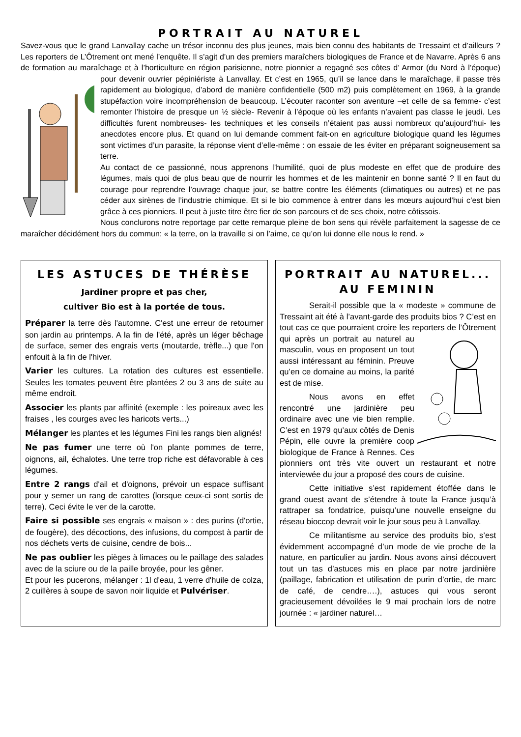PORTRAIT AU NATUREL
Savez-vous que le grand Lanvallay cache un trésor inconnu des plus jeunes, mais bien connu des habitants de Tressaint et d’ailleurs ? Les reporters de L’Ôtrement ont mené l’enquête. Il s’agit d’un des premiers maraîchers biologiques de France et de Navarre. Après 6 ans de formation au maraîchage et à l’horticulture en région parisienne, notre pionnier a regagné ses côtes d’ Armor (du Nord à l’époque) pour devenir ouvrier pépiniériste à Lanvallay. Et c’est en 1965, qu’il se lance dans le maraîchage, il passe très rapidement au biologique, d’abord de manière confidentielle (500 m2) puis complètement en 1969, à la grande stupéfaction voire incompréhension de beaucoup. L’écouter raconter son aventure –et celle de sa femme- c’est remonter l’histoire de presque un ½ siècle- Revenir à l’époque où les enfants n’avaient pas classe le jeudi. Les difficultés furent nombreuses- les techniques et les conseils n’étaient pas aussi nombreux qu’aujourd’hui- les anecdotes encore plus. Et quand on lui demande comment fait-on en agriculture biologique quand les légumes sont victimes d’un parasite, la réponse vient d’elle-même : on essaie de les éviter en préparant soigneusement sa terre.
Au contact de ce passionné, nous apprenons l’humilité, quoi de plus modeste en effet que de produire des légumes, mais quoi de plus beau que de nourrir les hommes et de les maintenir en bonne santé ? Il en faut du courage pour reprendre l’ouvrage chaque jour, se battre contre les éléments (climatiques ou autres) et ne pas céder aux sirènes de l’industrie chimique. Et si le bio commence à entrer dans les mœurs aujourd’hui c’est bien grâce à ces pionniers. Il peut à juste titre être fier de son parcours et de ses choix, notre côtissois.
Nous conclurons notre reportage par cette remarque pleine de bon sens qui révèle parfaitement la sagesse de ce maraîcher décidément hors du commun: « la terre, on la travaille si on l’aime, ce qu’on lui donne elle nous le rend. »
LES ASTUCES DE THÉRÈSE
Jardiner propre et pas cher,
cultiver Bio est à la portée de tous.
Préparer la terre dès l'automne. C'est une erreur de retourner son jardin au printemps. A la fin de l'été, après un léger bêchage de surface, semer des engrais verts (moutarde, trèfle...) que l'on enfouit à la fin de l'hiver.
Varier les cultures. La rotation des cultures est essentielle. Seules les tomates peuvent être plantées 2 ou 3 ans de suite au même endroit.
Associer les plants par affinité (exemple : les poireaux avec les fraises , les courges avec les haricots verts...)
Mélanger les plantes et les légumes Fini les rangs bien alignés!
Ne pas fumer une terre où l'on plante pommes de terre, oignons, ail, échalotes. Une terre trop riche est défavorable à ces légumes.
Entre 2 rangs d'ail et d'oignons, prévoir un espace suffisant pour y semer un rang de carottes (lorsque ceux-ci sont sortis de terre). Ceci évite le ver de la carotte.
Faire si possible ses engrais « maison » : des purins (d'ortie, de fougère), des décoctions, des infusions, du compost à partir de nos déchets verts de cuisine, cendre de bois...
Ne pas oublier les pièges à limaces ou le paillage des salades avec de la sciure ou de la paille broyée, pour les gêner.
Et pour les pucerons, mélanger : 1l d'eau, 1 verre d'huile de colza, 2 cuillères à soupe de savon noir liquide et Pulvériser.
PORTRAIT AU NATUREL... AU FEMININ
Serait-il possible que la « modeste » commune de Tressaint ait été à l’avant-garde des produits bios ? C’est en tout cas ce que pourraient croire les reporters de l’Ôtrement qui après un portrait au naturel au masculin, vous en proposent un tout aussi intéressant au féminin. Preuve qu’en ce domaine au moins, la parité est de mise.
Nous avons en effet rencontré une jardinière peu ordinaire avec une vie bien remplie. C’est en 1979 qu’aux côtés de Denis Pépin, elle ouvre la première coop biologique de France à Rennes. Ces pionniers ont très vite ouvert un restaurant et notre interviewée du jour a proposé des cours de cuisine.
Cette initiative s’est rapidement étoffée dans le grand ouest avant de s’étendre à toute la France jusqu’à rattraper sa fondatrice, puisqu’une nouvelle enseigne du réseau bioccop devrait voir le jour sous peu à Lanvallay.
Ce militantisme au service des produits bio, s’est évidemment accompagné d’un mode de vie proche de la nature, en particulier au jardin. Nous avons ainsi découvert tout un tas d’astuces mis en place par notre jardinière (paillage, fabrication et utilisation de purin d’ortie, de marc de café, de cendre….), astuces qui vous seront gracieusement dévoilées le 9 mai prochain lors de notre journée : « jardiner naturel…